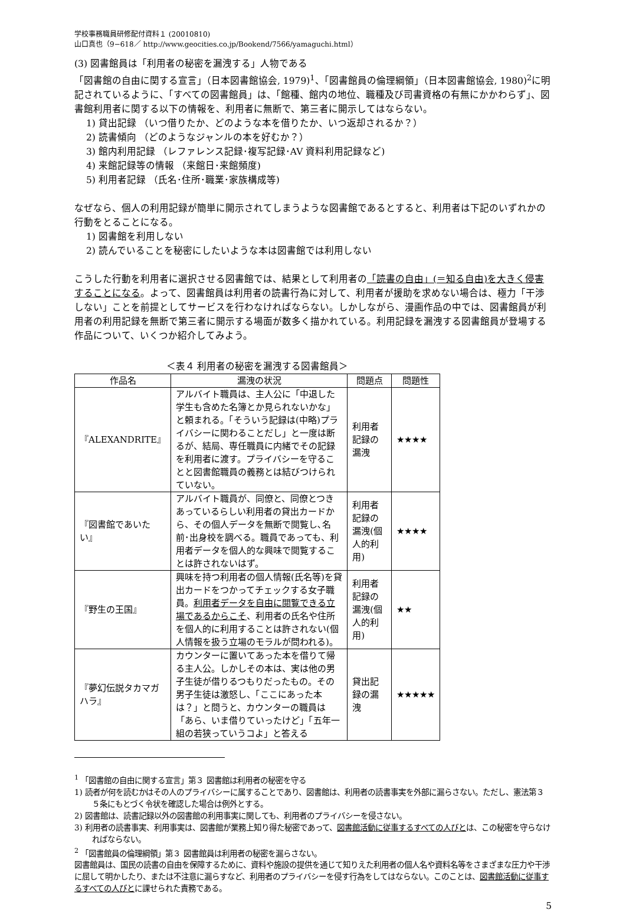学校事務職員研修配付資料１ (20010810)
山口真也（9−618／ http://www.geocities.co.jp/Bookend/7566/yamaguchi.html）
(3) 図書館員は「利用者の秘密を漏洩する」人物である
「図書館の自由に関する宣言」（日本図書館協会, 1979)<sup>1</sup>、「図書館員の倫理綱領」（日本図書館協会, 1980)<sup>2</sup>に明記されているように、「すべての図書館員」は、「館種、館内の地位、職種及び司書資格の有無にかかわらず」、図書館利用者に関する以下の情報を、利用者に無断で、第三者に開示してはならない。
1) 貸出記録 （いつ借りたか、どのような本を借りたか、いつ返却されるか？）
2) 読書傾向 （どのようなジャンルの本を好むか？）
3) 館内利用記録 （レファレンス記録･複写記録･AV 資料利用記録など)
4) 来館記録等の情報 （来館日･来館頻度)
5) 利用者記録 （氏名･住所･職業･家族構成等)
なぜなら、個人の利用記録が簡単に開示されてしまうような図書館であるとすると、利用者は下記のいずれかの行動をとることになる。
1) 図書館を利用しない
2) 読んでいることを秘密にしたいような本は図書館では利用しない
こうした行動を利用者に選択させる図書館では、結果として利用者の「読書の自由」(＝知る自由)を大きく侵害することになる。よって、図書館員は利用者の読書行為に対して、利用者が援助を求めない場合は、極力「干渉しない」ことを前提としてサービスを行わなければならない。しかしながら、漫画作品の中では、図書館員が利用者の利用記録を無断で第三者に開示する場面が数多く描かれている。利用記録を漏洩する図書館員が登場する作品について、いくつか紹介してみよう。
＜表４ 利用者の秘密を漏洩する図書館員＞
| 作品名 | 漏洩の状況 | 問題点 | 問題性 |
| --- | --- | --- | --- |
| 『ALEXANDRITE』 | アルバイト職員は、主人公に「中退した学生も含めた名簿とか見られないかな」と頼まれる。「そういう記録は(中略)プライバシーに関わることだし」と一度は断るが、結局、専任職員に内緒でその記録を利用者に渡す。プライバシーを守ることと図書館職員の義務とは結びつけられていない。 | 利用者記録の漏洩 | ★★★★ |
| 『図書館であいたい』 | アルバイト職員が、同僚と、同僚とつきあっているらしい利用者の貸出カードから、その個人データを無断で閲覧し､名前･出身校を調べる。職員であっても、利用者データを個人的な興味で閲覧することは許されないはず。 | 利用者記録の漏洩(個人的利用) | ★★★★ |
| 『野生の王国』 | 興味を持つ利用者の個人情報(氏名等)を貸出カードをつかってチェックする女子職員。 利用者データを自由に閲覧できる立場であるからこそ 、利用者の氏名や住所を個人的に利用することは許されない(個人情報を扱う立場のモラルが問われる)。 | 利用者記録の漏洩(個人的利用) | ★★ |
| 『夢幻伝説タカマガハラ』 | カウンターに置いてあった本を借りて帰る主人公。しかしその本は、実は他の男子生徒が借りるつもりだったもの。その男子生徒は激怒し、「ここにあった本は？」と問うと、カウンターの職員は「あら、いま借りていったけど」「五年一組の若狭っていうコよ」と答える | 貸出記録の漏洩 | ★★★★★ |
<sup>1</sup> 「図書館の自由に関する宣言」第３ 図書館は利用者の秘密を守る
1) 読者が何を読むかはその人のプライバシーに属することであり、図書館は、利用者の読書事実を外部に漏らさない。ただし、憲法第３５条にもとづく令状を確認した場合は例外とする。
2) 図書館は、読書記録以外の図書館の利用事実に関しても、利用者のプライバシーを侵さない。
3) 利用者の読書事実、利用事実は、図書館が業務上知り得た秘密であって、図書館活動に従事するすべての人びとは、この秘密を守らなければならない。
<sup>2</sup> 「図書館員の倫理綱領」第３ 図書館員は利用者の秘密を漏らさない。
図書館員は、国民の読書の自由を保障するために、資料や施設の提供を通じて知りえた利用者の個人名や資料名等をさまざまな圧力や干渉に屈して明かしたり、または不注意に漏らすなど、利用者のプライバシーを侵す行為をしてはならない。このことは、図書館活動に従事するすべての人びとに課せられた責務である。
5